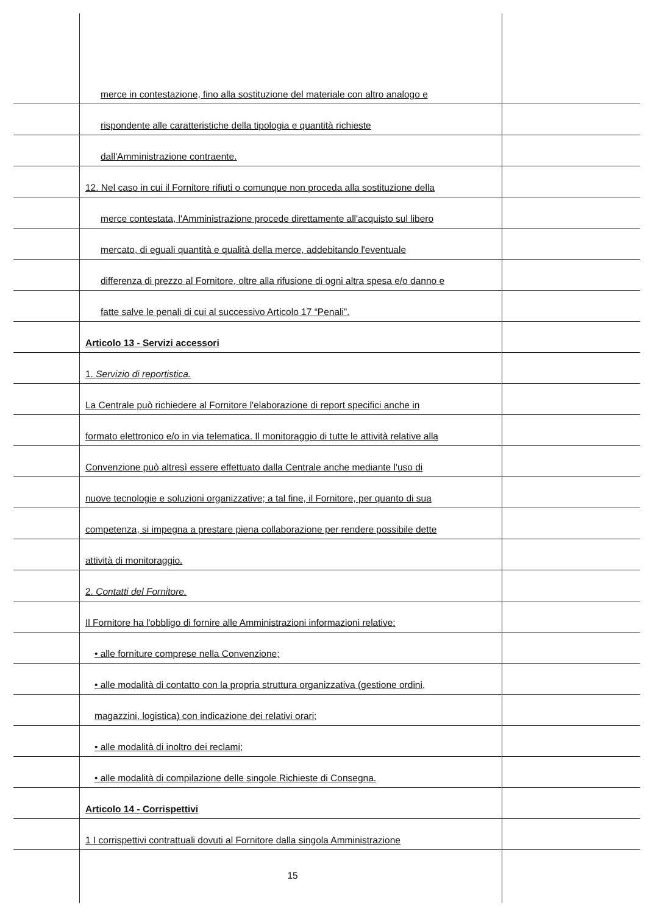merce in contestazione, fino alla sostituzione del materiale con altro analogo e
rispondente alle caratteristiche della tipologia e quantità richieste
dall'Amministrazione contraente.
12. Nel caso in cui il Fornitore rifiuti o comunque non proceda alla sostituzione della
merce contestata, l'Amministrazione procede direttamente all'acquisto sul libero
mercato, di eguali quantità e qualità della merce, addebitando l'eventuale
differenza di prezzo al Fornitore, oltre alla rifusione di ogni altra spesa e/o danno e
fatte salve le penali di cui al successivo Articolo 17 “Penali”.
Articolo 13 - Servizi accessori
1. Servizio di reportistica.
La Centrale può richiedere al Fornitore l'elaborazione di report specifici anche in
formato elettronico e/o in via telematica. Il monitoraggio di tutte le attività relative alla
Convenzione può altresì essere effettuato dalla Centrale anche mediante l'uso di
nuove tecnologie e soluzioni organizzative; a tal fine, il Fornitore, per quanto di sua
competenza, si impegna a prestare piena collaborazione per rendere possibile dette
attività di monitoraggio.
2. Contatti del Fornitore.
Il Fornitore ha l'obbligo di fornire alle Amministrazioni informazioni relative:
• alle forniture comprese nella Convenzione;
• alle modalità di contatto con la propria struttura organizzativa (gestione ordini,
magazzini, logistica) con indicazione dei relativi orari;
• alle modalità di inoltro dei reclami;
• alle modalità di compilazione delle singole Richieste di Consegna.
Articolo 14 - Corrispettivi
1 I corrispettivi contrattuali dovuti al Fornitore dalla singola Amministrazione
15